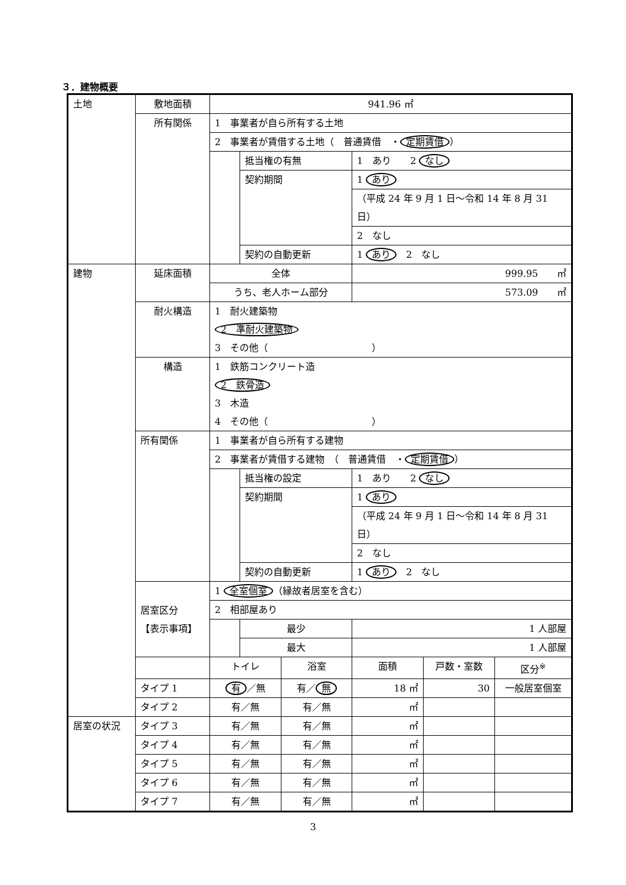３．建物概要
| 土地 | 敷地面積 | 941.96 ㎡ | | | | | |
| | 所有関係 | 1 事業者が自ら所有する土地 | | | | | |
| | | 2 事業者が賃借する土地（ 普通賃借 ・ 定期賃借 ） | | | | | |
| | | | 抵当権の有無 | | 1 あり 2 なし | | |
| | | | 契約期間 | | 1 あり | | |
| | | | | | （平成 24 年 9 月 1 日～令和 14 年 8 月 31 日） | | |
| | | | | | 2 なし | | |
| | | | 契約の自動更新 | | 1 あり 2 なし | | |
| 建物 | 延床面積 | 全体 | | | 999.95 ㎡ | | |
| | | うち、老人ホーム部分 | | | 573.09 ㎡ | | |
| | 耐火構造 | 1 耐火建築物 2 準耐火建築物 3 その他（ ） | | | | | |
| | 構造 | 1 鉄筋コンクリート造 2 鉄骨造 3 木造 4 その他（ ） | | | | | |
| | 所有関係 | 1 事業者が自ら所有する建物 | | | | | |
| | | 2 事業者が賃借する建物 （ 普通賃借 ・ 定期賃借 ） | | | | | |
| | | | 抵当権の設定 | | 1 あり 2 なし | | |
| | | | 契約期間 | | 1 あり | | |
| | | | | | （平成 24 年 9 月 1 日～令和 14 年 8 月 31 日） | | |
| | | | | | 2 なし | | |
| | | | 契約の自動更新 | | 1 あり 2 なし | | |
| | 居室区分 【表示事項】 | 1 全室個室 （縁故者居室を含む） | | | | | |
| | | 2 相部屋あり | | | | | |
| | | | 最少 | | 1 人部屋 | | |
| | | | 最大 | | 1 人部屋 | | |
| | | トイレ | | 浴室 | 面積 | 戸数・室数 | 区分<sup>※</sup> |
| | タイプ 1 | 有 ／無 | | 有／ 無 | 18 ㎡ | 30 | 一般居室個室 |
| | タイプ 2 | 有／無 | | 有／無 | ㎡ | | |
| 居室の状況 | タイプ 3 | 有／無 | | 有／無 | ㎡ | | |
| | タイプ 4 | 有／無 | | 有／無 | ㎡ | | |
| | タイプ 5 | 有／無 | | 有／無 | ㎡ | | |
| | タイプ 6 | 有／無 | | 有／無 | ㎡ | | |
| | タイプ 7 | 有／無 | | 有／無 | ㎡ | | |
3